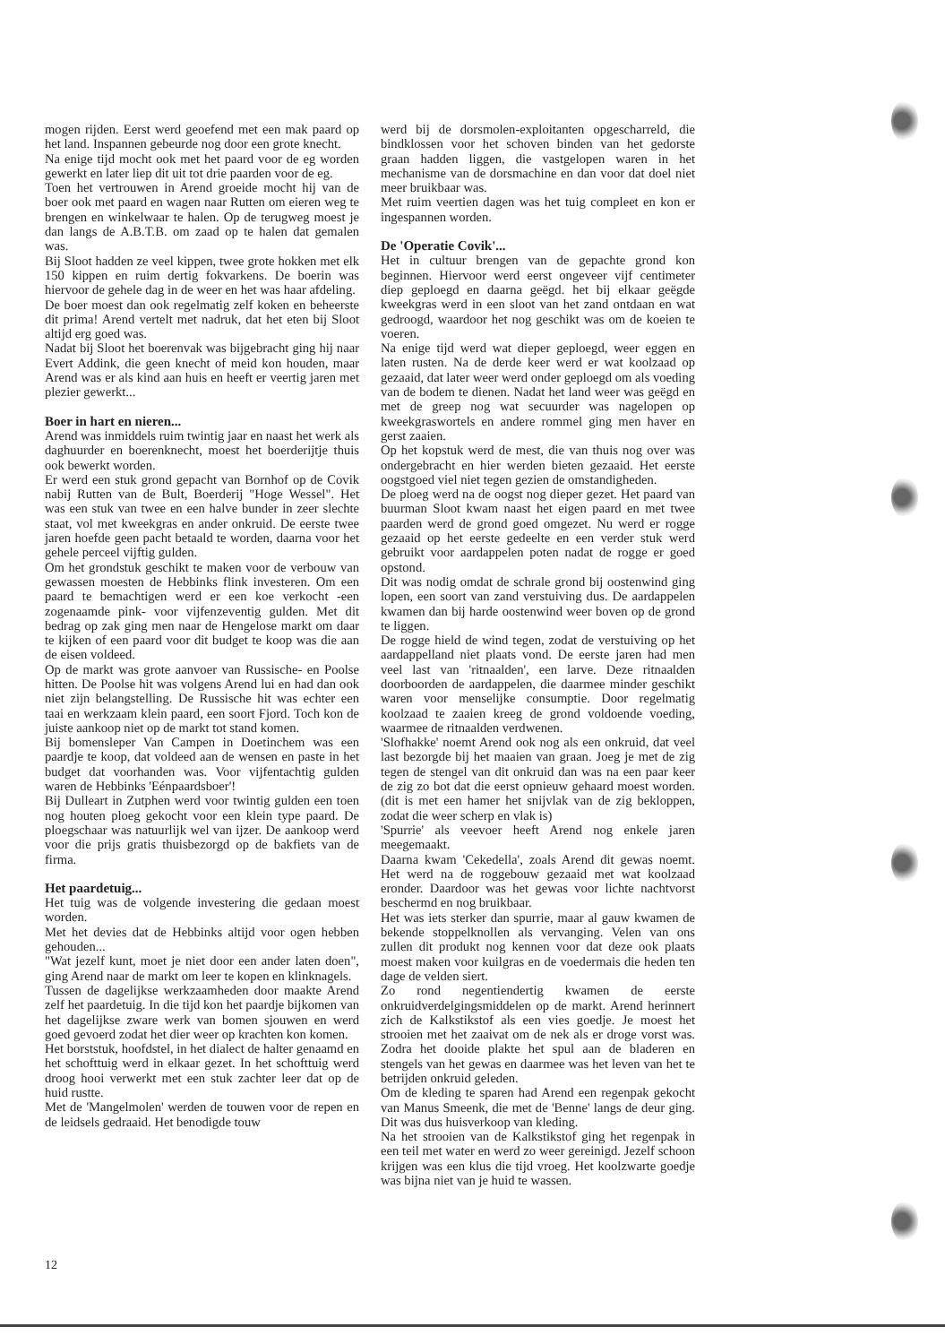mogen rijden. Eerst werd geoefend met een mak paard op het land. Inspannen gebeurde nog door een grote knecht.
Na enige tijd mocht ook met het paard voor de eg worden gewerkt en later liep dit uit tot drie paarden voor de eg.
Toen het vertrouwen in Arend groeide mocht hij van de boer ook met paard en wagen naar Rutten om eieren weg te brengen en winkelwaar te halen. Op de terugweg moest je dan langs de A.B.T.B. om zaad op te halen dat gemalen was.
Bij Sloot hadden ze veel kippen, twee grote hokken met elk 150 kippen en ruim dertig fokvarkens. De boerin was hiervoor de gehele dag in de weer en het was haar afdeling.
De boer moest dan ook regelmatig zelf koken en beheerste dit prima! Arend vertelt met nadruk, dat het eten bij Sloot altijd erg goed was.
Nadat bij Sloot het boerenvak was bijgebracht ging hij naar Evert Addink, die geen knecht of meid kon houden, maar Arend was er als kind aan huis en heeft er veertig jaren met plezier gewerkt...
Boer in hart en nieren...
Arend was inmiddels ruim twintig jaar en naast het werk als daghuurder en boerenknecht, moest het boerderijtje thuis ook bewerkt worden.
Er werd een stuk grond gepacht van Bornhof op de Covik nabij Rutten van de Bult, Boerderij "Hoge Wessel". Het was een stuk van twee en een halve bunder in zeer slechte staat, vol met kweekgras en ander onkruid. De eerste twee jaren hoefde geen pacht betaald te worden, daarna voor het gehele perceel vijftig gulden.
Om het grondstuk geschikt te maken voor de verbouw van gewassen moesten de Hebbinks flink investeren. Om een paard te bemachtigen werd er een koe verkocht -een zogenaamde pink- voor vijfenzeventig gulden. Met dit bedrag op zak ging men naar de Hengelose markt om daar te kijken of een paard voor dit budget te koop was die aan de eisen voldeed.
Op de markt was grote aanvoer van Russische- en Poolse hitten. De Poolse hit was volgens Arend lui en had dan ook niet zijn belangstelling. De Russische hit was echter een taai en werkzaam klein paard, een soort Fjord. Toch kon de juiste aankoop niet op de markt tot stand komen.
Bij bomensleper Van Campen in Doetinchem was een paardje te koop, dat voldeed aan de wensen en paste in het budget dat voorhanden was. Voor vijfentachtig gulden waren de Hebbinks 'Eénpaardsboer'!
Bij Dulleart in Zutphen werd voor twintig gulden een toen nog houten ploeg gekocht voor een klein type paard. De ploegschaar was natuurlijk wel van ijzer. De aankoop werd voor die prijs gratis thuisbezorgd op de bakfiets van de firma.
Het paardetuig...
Het tuig was de volgende investering die gedaan moest worden.
Met het devies dat de Hebbinks altijd voor ogen hebben gehouden...
"Wat jezelf kunt, moet je niet door een ander laten doen", ging Arend naar de markt om leer te kopen en klinknagels.
Tussen de dagelijkse werkzaamheden door maakte Arend zelf het paardetuig. In die tijd kon het paardje bijkomen van het dagelijkse zware werk van bomen sjouwen en werd goed gevoerd zodat het dier weer op krachten kon komen.
Het borststuk, hoofdstel, in het dialect de halter genaamd en het schofttuig werd in elkaar gezet. In het schofttuig werd droog hooi verwerkt met een stuk zachter leer dat op de huid rustte.
Met de 'Mangelmolen' werden de touwen voor de repen en de leidsels gedraaid. Het benodigde touw
werd bij de dorsmolen-exploitanten opgescharreld, die bindklossen voor het schoven binden van het gedorste graan hadden liggen, die vastgelopen waren in het mechanisme van de dorsmachine en dan voor dat doel niet meer bruikbaar was.
Met ruim veertien dagen was het tuig compleet en kon er ingespannen worden.
De 'Operatie Covik'...
Het in cultuur brengen van de gepachte grond kon beginnen. Hiervoor werd eerst ongeveer vijf centimeter diep geploegd en daarna geëgd. het bij elkaar geëgde kweekgras werd in een sloot van het zand ontdaan en wat gedroogd, waardoor het nog geschikt was om de koeien te voeren.
Na enige tijd werd wat dieper geploegd, weer eggen en laten rusten. Na de derde keer werd er wat koolzaad op gezaaid, dat later weer werd onder geploegd om als voeding van de bodem te dienen. Nadat het land weer was geëgd en met de greep nog wat secuurder was nagelopen op kweekgraswortels en andere rommel ging men haver en gerst zaaien.
Op het kopstuk werd de mest, die van thuis nog over was ondergebracht en hier werden bieten gezaaid. Het eerste oogstgoed viel niet tegen gezien de omstandigheden.
De ploeg werd na de oogst nog dieper gezet. Het paard van buurman Sloot kwam naast het eigen paard en met twee paarden werd de grond goed omgezet. Nu werd er rogge gezaaid op het eerste gedeelte en een verder stuk werd gebruikt voor aardappelen poten nadat de rogge er goed opstond.
Dit was nodig omdat de schrale grond bij oostenwind ging lopen, een soort van zand verstuiving dus. De aardappelen kwamen dan bij harde oostenwind weer boven op de grond te liggen.
De rogge hield de wind tegen, zodat de verstuiving op het aardappelland niet plaats vond. De eerste jaren had men veel last van 'ritnaalden', een larve. Deze ritnaalden doorboorden de aardappelen, die daarmee minder geschikt waren voor menselijke consumptie. Door regelmatig koolzaad te zaaien kreeg de grond voldoende voeding, waarmee de ritnaalden verdwenen.
'Slofhakke' noemt Arend ook nog als een onkruid, dat veel last bezorgde bij het maaien van graan. Joeg je met de zig tegen de stengel van dit onkruid dan was na een paar keer de zig zo bot dat die eerst opnieuw gehaard moest worden. (dit is met een hamer het snijvlak van de zig bekloppen, zodat die weer scherp en vlak is)
'Spurrie' als veevoer heeft Arend nog enkele jaren meegemaakt.
Daarna kwam 'Cekedella', zoals Arend dit gewas noemt. Het werd na de roggebouw gezaaid met wat koolzaad eronder. Daardoor was het gewas voor lichte nachtvorst beschermd en nog bruikbaar.
Het was iets sterker dan spurrie, maar al gauw kwamen de bekende stoppelknollen als vervanging. Velen van ons zullen dit produkt nog kennen voor dat deze ook plaats moest maken voor kuilgras en de voedermais die heden ten dage de velden siert.
Zo rond negentiendertig kwamen de eerste onkruidverdelgingsmiddelen op de markt. Arend herinnert zich de Kalkstikstof als een vies goedje. Je moest het strooien met het zaaivat om de nek als er droge vorst was. Zodra het dooide plakte het spul aan de bladeren en stengels van het gewas en daarmee was het leven van het te betrijden onkruid geleden.
Om de kleding te sparen had Arend een regenpak gekocht van Manus Smeenk, die met de 'Benne' langs de deur ging. Dit was dus huisverkoop van kleding.
Na het strooien van de Kalkstikstof ging het regenpak in een teil met water en werd zo weer gereinigd. Jezelf schoon krijgen was een klus die tijd vroeg. Het koolzwarte goedje was bijna niet van je huid te wassen.
12